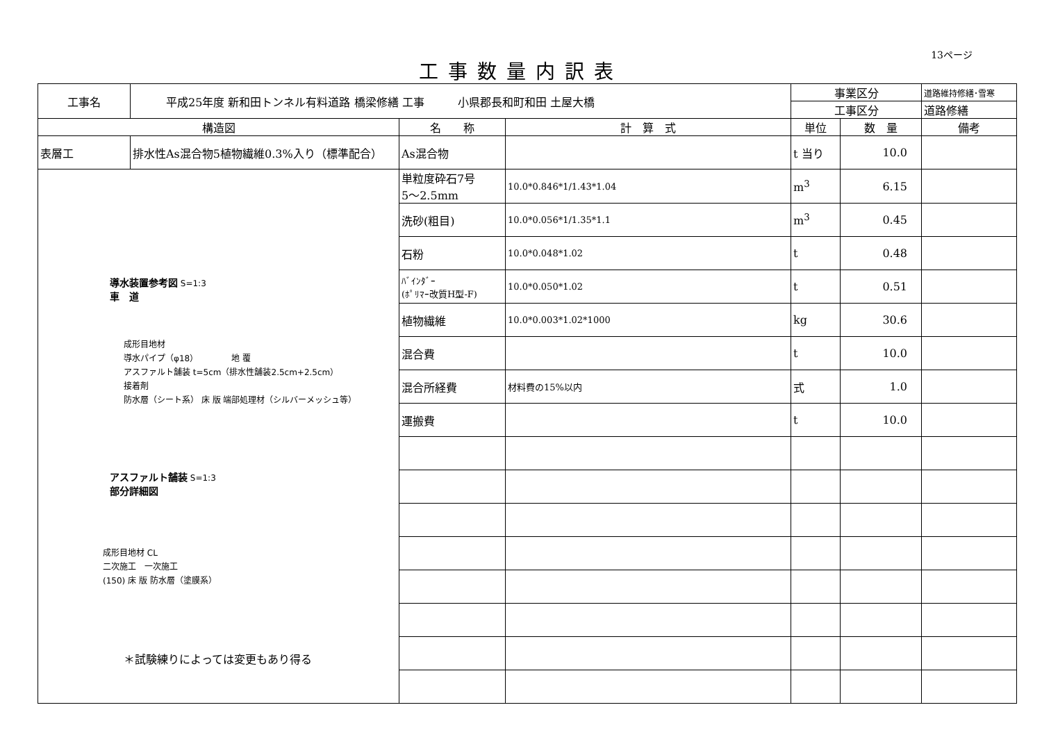13ページ
工事数量内訳表
| 工事名 | 平成25年度 新和田トンネル有料道路 橋梁修繕 工事 小県郡長和町和田 土屋大橋 | | | 事業区分 | | 道路維持修繕･雪寒 |
| | | | | 工事区分 | | 道路修繕 |
| 構造図 | | 名 称 | 計 算 式 | 単位 | 数 量 | 備考 |
| 表層工 | 排水性As混合物5植物繊維0.3%入り（標準配合） | As混合物 | | t 当り | 10.0 | |
| 導水装置参考図 S=1:3 車 道 成形目地材 導水パイプ（φ18） 地 覆 アスファルト舗装 t=5cm（排水性舗装2.5cm+2.5cm） 接着剤 防水層（シート系） 床 版 端部処理材（シルバーメッシュ等） アスファルト舗装 S=1:3 部分詳細図 成形目地材 CL 二次施工 一次施工 (150) 床 版 防水層（塗膜系） ＊試験練りによっては変更もあり得る | | 単粒度砕石7号 5～2.5mm | 10.0*0.846*1/1.43*1.04 | m<sup>3</sup> | 6.15 | |
| | | 洗砂(粗目) | 10.0*0.056*1/1.35*1.1 | m<sup>3</sup> | 0.45 | |
| | | 石粉 | 10.0*0.048*1.02 | t | 0.48 | |
| | | ﾊﾞｲﾝﾀﾞｰ (ﾎﾟﾘﾏｰ改質H型-F) | 10.0*0.050*1.02 | t | 0.51 | |
| | | 植物繊維 | 10.0*0.003*1.02*1000 | kg | 30.6 | |
| | | 混合費 | | t | 10.0 | |
| | | 混合所経費 | 材料費の15%以内 | 式 | 1.0 | |
| | | 運搬費 | | t | 10.0 | |